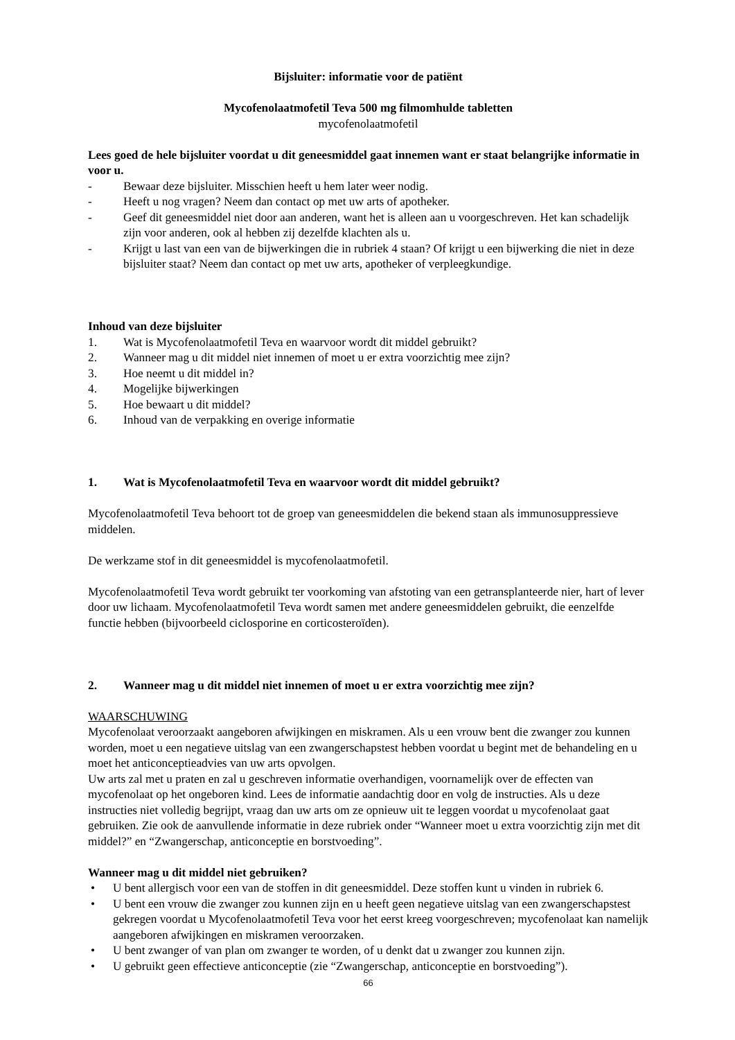Bijsluiter: informatie voor de patiënt
Mycofenolaatmofetil Teva 500 mg filmomhulde tabletten
mycofenolaatmofetil
Lees goed de hele bijsluiter voordat u dit geneesmiddel gaat innemen want er staat belangrijke informatie in voor u.
- Bewaar deze bijsluiter. Misschien heeft u hem later weer nodig.
- Heeft u nog vragen? Neem dan contact op met uw arts of apotheker.
- Geef dit geneesmiddel niet door aan anderen, want het is alleen aan u voorgeschreven. Het kan schadelijk zijn voor anderen, ook al hebben zij dezelfde klachten als u.
- Krijgt u last van een van de bijwerkingen die in rubriek 4 staan? Of krijgt u een bijwerking die niet in deze bijsluiter staat? Neem dan contact op met uw arts, apotheker of verpleegkundige.
Inhoud van deze bijsluiter
1. Wat is Mycofenolaatmofetil Teva en waarvoor wordt dit middel gebruikt?
2. Wanneer mag u dit middel niet innemen of moet u er extra voorzichtig mee zijn?
3. Hoe neemt u dit middel in?
4. Mogelijke bijwerkingen
5. Hoe bewaart u dit middel?
6. Inhoud van de verpakking en overige informatie
1. Wat is Mycofenolaatmofetil Teva en waarvoor wordt dit middel gebruikt?
Mycofenolaatmofetil Teva behoort tot de groep van geneesmiddelen die bekend staan als immunosuppressieve middelen.
De werkzame stof in dit geneesmiddel is mycofenolaatmofetil.
Mycofenolaatmofetil Teva wordt gebruikt ter voorkoming van afstoting van een getransplanteerde nier, hart of lever door uw lichaam. Mycofenolaatmofetil Teva wordt samen met andere geneesmiddelen gebruikt, die eenzelfde functie hebben (bijvoorbeeld ciclosporine en corticosteroïden).
2. Wanneer mag u dit middel niet innemen of moet u er extra voorzichtig mee zijn?
WAARSCHUWING
Mycofenolaat veroorzaakt aangeboren afwijkingen en miskramen. Als u een vrouw bent die zwanger zou kunnen worden, moet u een negatieve uitslag van een zwangerschapstest hebben voordat u begint met de behandeling en u moet het anticonceptieadvies van uw arts opvolgen.
Uw arts zal met u praten en zal u geschreven informatie overhandigen, voornamelijk over de effecten van mycofenolaat op het ongeboren kind. Lees de informatie aandachtig door en volg de instructies. Als u deze instructies niet volledig begrijpt, vraag dan uw arts om ze opnieuw uit te leggen voordat u mycofenolaat gaat gebruiken. Zie ook de aanvullende informatie in deze rubriek onder “Wanneer moet u extra voorzichtig zijn met dit middel?” en “Zwangerschap, anticonceptie en borstvoeding”.
Wanneer mag u dit middel niet gebruiken?
• U bent allergisch voor een van de stoffen in dit geneesmiddel. Deze stoffen kunt u vinden in rubriek 6.
• U bent een vrouw die zwanger zou kunnen zijn en u heeft geen negatieve uitslag van een zwangerschapstest gekregen voordat u Mycofenolaatmofetil Teva voor het eerst kreeg voorgeschreven; mycofenolaat kan namelijk aangeboren afwijkingen en miskramen veroorzaken.
• U bent zwanger of van plan om zwanger te worden, of u denkt dat u zwanger zou kunnen zijn.
• U gebruikt geen effectieve anticonceptie (zie “Zwangerschap, anticonceptie en borstvoeding”).
66